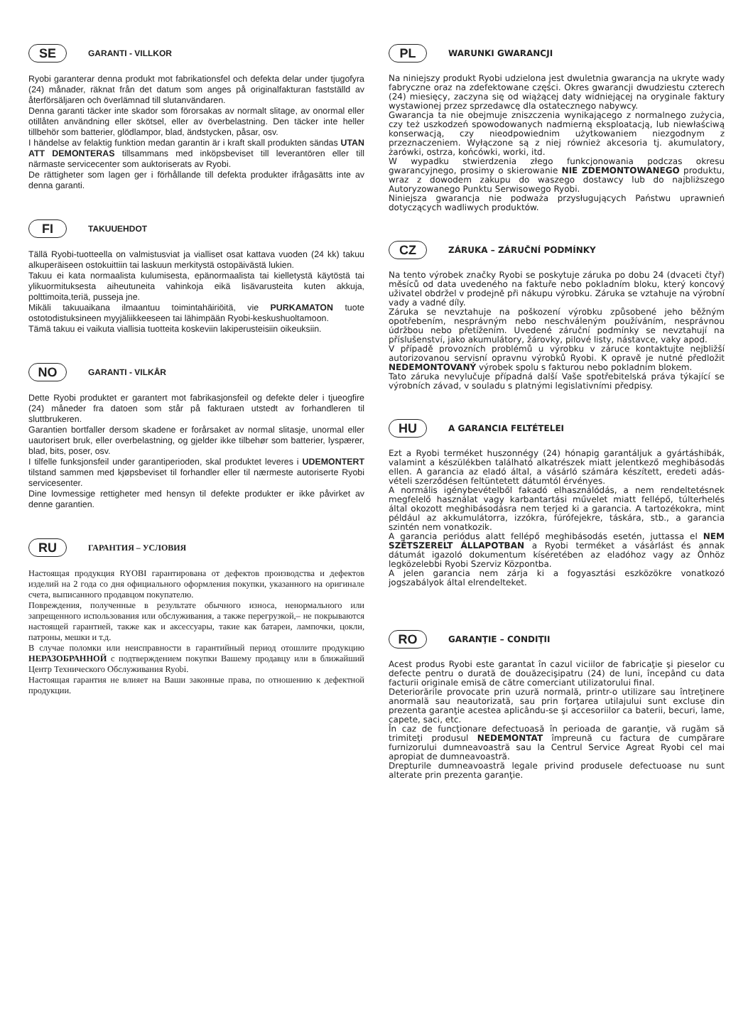SE GARANTI - VILLKOR
Ryobi garanterar denna produkt mot fabrikationsfel och defekta delar under tjugofyra (24) månader, räknat från det datum som anges på originalfakturan fastställd av återförsäljaren och överlämnad till slutanvändaren.
Denna garanti täcker inte skador som förorsakas av normalt slitage, av onormal eller otillåten användning eller skötsel, eller av överbelastning. Den täcker inte heller tillbehör som batterier, glödlampor, blad, ändstycken, påsar, osv.
I händelse av felaktig funktion medan garantin är i kraft skall produkten sändas UTAN ATT DEMONTERAS tillsammans med inköpsbeviset till leverantören eller till närmaste servicecenter som auktoriserats av Ryobi.
De rättigheter som lagen ger i förhållande till defekta produkter ifrågasätts inte av denna garanti.
FI TAKUUEHDOT
Tällä Ryobi-tuotteella on valmistusviat ja vialliset osat kattava vuoden (24 kk) takuu alkuperäiseen ostokuittiin tai laskuun merkitystä ostopäivästä lukien.
Takuu ei kata normaalista kulumisesta, epänormaalista tai kielletystä käytöstä tai ylikuormituksesta aiheutuneita vahinkoja eikä lisävarusteita kuten akkuja, polttimoita,teriä, pusseja jne.
Mikäli takuuaikana ilmaantuu toimintahäiriöitä, vie PURKAMATON tuote ostotodistuksineen myyjäliikkeeseen tai lähimpään Ryobi-keskushuoltamoon.
Tämä takuu ei vaikuta viallisia tuotteita koskeviin lakiperusteisiin oikeuksiin.
NO GARANTI - VILKÅR
Dette Ryobi produktet er garantert mot fabrikasjonsfeil og defekte deler i tjueogfire (24) måneder fra datoen som står på fakturaen utstedt av forhandleren til sluttbrukeren.
Garantien bortfaller dersom skadene er forårsaket av normal slitasje, unormal eller uautorisert bruk, eller overbelastning, og gjelder ikke tilbehør som batterier, lyspærer, blad, bits, poser, osv.
I tilfelle funksjonsfeil under garantiperioden, skal produktet leveres i UDEMONTERT tilstand sammen med kjøpsbeviset til forhandler eller til nærmeste autoriserte Ryobi servicesenter.
Dine lovmessige rettigheter med hensyn til defekte produkter er ikke påvirket av denne garantien.
RU ГАРАНТИЯ – УСЛОВИЯ
Настоящая продукция RYOBI гарантирована от дефектов производства и дефектов изделий на 2 года со дня официального оформления покупки, указанного на оригинале счета, выписанного продавцом покупателю.
Повреждения, полученные в результате обычного износа, ненормального или запрещенного использования или обслуживания, а также перегрузкой,– не покрываются настоящей гарантией, также как и аксессуары, такие как батареи, лампочки, цокли, патроны, мешки и т.д.
В случае поломки или неисправности в гарантийный период отошлите продукцию НЕРАЗОБРАННОЙ с подтверждением покупки Вашему продавцу или в ближайший Центр Технического Обслуживания Ryobi.
Настоящая гарантия не влияет на Ваши законные права, по отношению к дефектной продукции.
PL WARUNKI GWARANCJI
Na niniejszy produkt Ryobi udzielona jest dwuletnia gwarancja na ukryte wady fabryczne oraz na zdefektowane części. Okres gwarancji dwudziestu czterech (24) miesięcy, zaczyna się od wiążącej daty widniejącej na oryginale faktury wystawionej przez sprzedawcę dla ostatecznego nabywcy.
Gwarancja ta nie obejmuje zniszczenia wynikającego z normalnego zużycia, czy też uszkodzeń spowodowanych nadmierną eksploatacją, lub niewłaściwą konserwacją, czy nieodpowiednim użytkowaniem niezgodnym z przeznaczeniem. Wyłączone są z niej również akcesoria tj. akumulatory, żarówki, ostrza, końcówki, worki, itd.
W wypadku stwierdzenia złego funkcjonowania podczas okresu gwarancyjnego, prosimy o skierowanie NIE ZDEMONTOWANEGO produktu, wraz z dowodem zakupu do waszego dostawcy lub do najbliższego Autoryzowanego Punktu Serwisowego Ryobi.
Niniejsza gwarancja nie podważa przysługujących Państwu uprawnień dotyczących wadliwych produktów.
CZ ZÁRUKA – ZÁRUČNÍ PODMÍNKY
Na tento výrobek značky Ryobi se poskytuje záruka po dobu 24 (dvaceti čtyř) měsíců od data uvedeného na faktuře nebo pokladním bloku, který koncový uživatel obdržel v prodejně při nákupu výrobku. Záruka se vztahuje na výrobní vady a vadné díly.
Záruka se nevztahuje na poškození výrobku způsobené jeho běžným opotřebením, nesprávným nebo neschváleným používáním, nesprávnou údržbou nebo přetížením. Uvedené záruční podmínky se nevztahují na příslušenství, jako akumulátory, žárovky, pilové listy, nástavce, vaky apod.
V případě provozních problémů u výrobku v záruce kontaktujte nejbližší autorizovanou servisní opravnu výrobků Ryobi. K opravě je nutné předložit NEDEMONTOVANÝ výrobek spolu s fakturou nebo pokladním blokem.
Tato záruka nevylučuje případná další Vaše spotřebitelská práva týkající se výrobních závad, v souladu s platnými legislativními předpisy.
HU A GARANCIA FELTÉTELEI
Ezt a Ryobi terméket huszonnégy (24) hónapig garantáljuk a gyártáshibák, valamint a készülékben található alkatrészek miatt jelentkező meghibásodás ellen. A garancia az eladó által, a vásárló számára készített, eredeti adás-vételi szerződésen feltüntetett dátumtól érvényes.
A normális igénybevételből fakadó elhasználódás, a nem rendeltetésnek megfelelő használat vagy karbantartási művelet miatt fellépő, túlterhelés által okozott meghibásodásra nem terjed ki a garancia. A tartozékokra, mint például az akkumulátorra, izzókra, fúrófejekre, táskára, stb., a garancia szintén nem vonatkozik.
A garancia periódus alatt fellépő meghibásodás esetén, juttassa el NEM SZÉTSZERELT ÁLLAPOTBAN a Ryobi terméket a vásárlást és annak dátumát igazoló dokumentum kíséretében az eladóhoz vagy az Önhöz legközelebbi Ryobi Szerviz Központba.
A jelen garancia nem zárja ki a fogyasztási eszközökre vonatkozó jogszabályok által elrendelteket.
RO GARANŢIE – CONDIŢII
Acest produs Ryobi este garantat în cazul viciilor de fabricaţie şi pieselor cu defecte pentru o durată de douăzecişipatru (24) de luni, începând cu data facturii originale emisă de către comerciant utilizatorului final.
Deteriorările provocate prin uzură normală, printr-o utilizare sau întreţinere anormală sau neautorizată, sau prin forţarea utilajului sunt excluse din prezenta garanţie acestea aplicându-se şi accesoriilor ca baterii, becuri, lame, capete, saci, etc.
În caz de funcţionare defectuoasă în perioada de garanţie, vă rugăm să trimiteţi produsul NEDEMONTAT împreună cu factura de cumpărare furnizorului dumneavoastră sau la Centrul Service Agreat Ryobi cel mai apropiat de dumneavoastră.
Drepturile dumneavoastră legale privind produsele defectuoase nu sunt alterate prin prezenta garanţie.